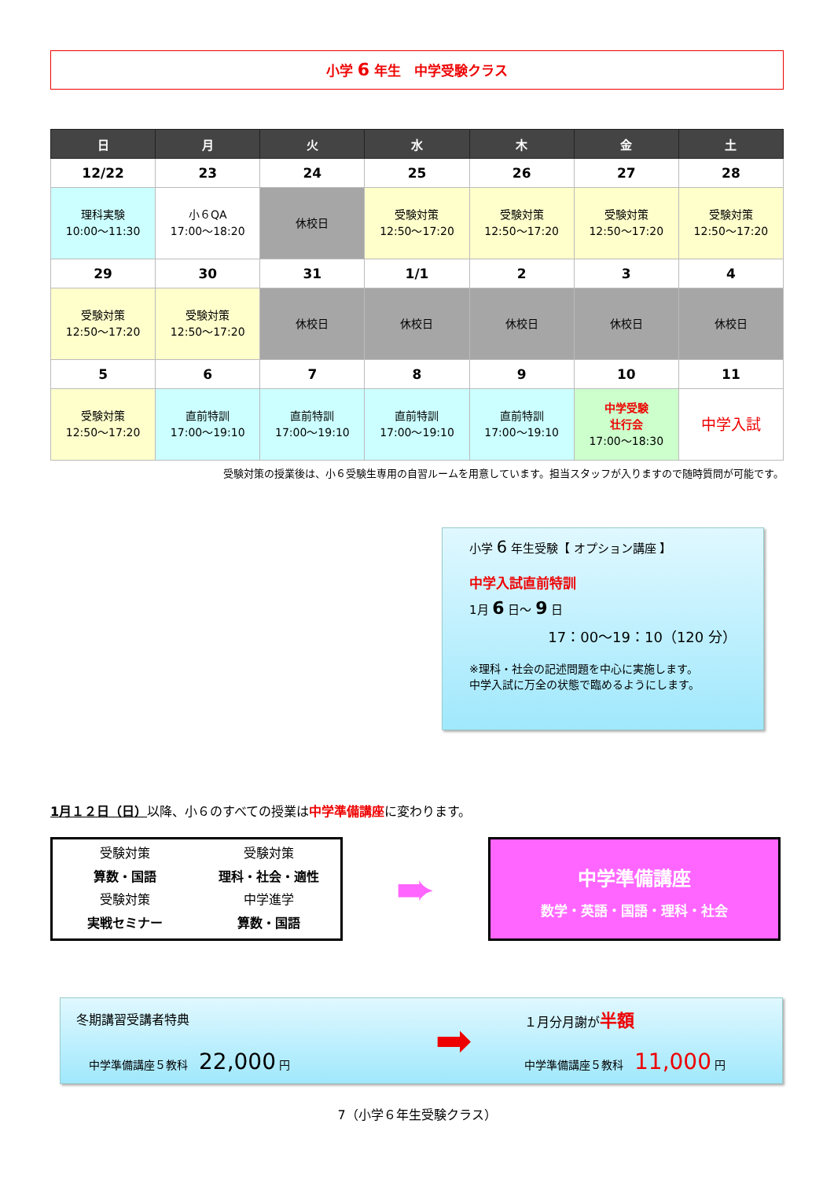小学 6 年生　中学受験クラス
| 日 | 月 | 火 | 水 | 木 | 金 | 土 |
| --- | --- | --- | --- | --- | --- | --- |
| 12/22 | 23 | 24 | 25 | 26 | 27 | 28 |
| 理科実験 10:00～11:30 | 小６QA 17:00～18:20 | 休校日 | 受験対策 12:50～17:20 | 受験対策 12:50～17:20 | 受験対策 12:50～17:20 | 受験対策 12:50～17:20 |
| 29 | 30 | 31 | 1/1 | 2 | 3 | 4 |
| 受験対策 12:50～17:20 | 受験対策 12:50～17:20 | 休校日 | 休校日 | 休校日 | 休校日 | 休校日 |
| 5 | 6 | 7 | 8 | 9 | 10 | 11 |
| 受験対策 12:50～17:20 | 直前特訓 17:00～19:10 | 直前特訓 17:00～19:10 | 直前特訓 17:00～19:10 | 直前特訓 17:00～19:10 | 中学受験 壮行会 17:00～18:30 | 中学入試 |
受験対策の授業後は、小６受験生専用の自習ルームを用意しています。担当スタッフが入りますので随時質問が可能です。
小学 6 年生受験【 オプション講座 】
中学入試直前特訓
1月 6 日～ 9 日
17：00～19：10（120 分）
※理科・社会の記述問題を中心に実施します。
中学入試に万全の状態で臨めるようにします。
1月１２日（日）以降、小６のすべての授業は中学準備講座に変わります。
受験対策
受験対策
算数・国語
理科・社会・適性
受験対策
中学進学
実戦セミナー
算数・国語
➨
中学準備講座
数学・英語・国語・理科・社会
冬期講習受講者特典
中学準備講座５教科　22,000 円
➡
１月分月謝が半額
中学準備講座５教科　11,000 円
7（小学６年生受験クラス）